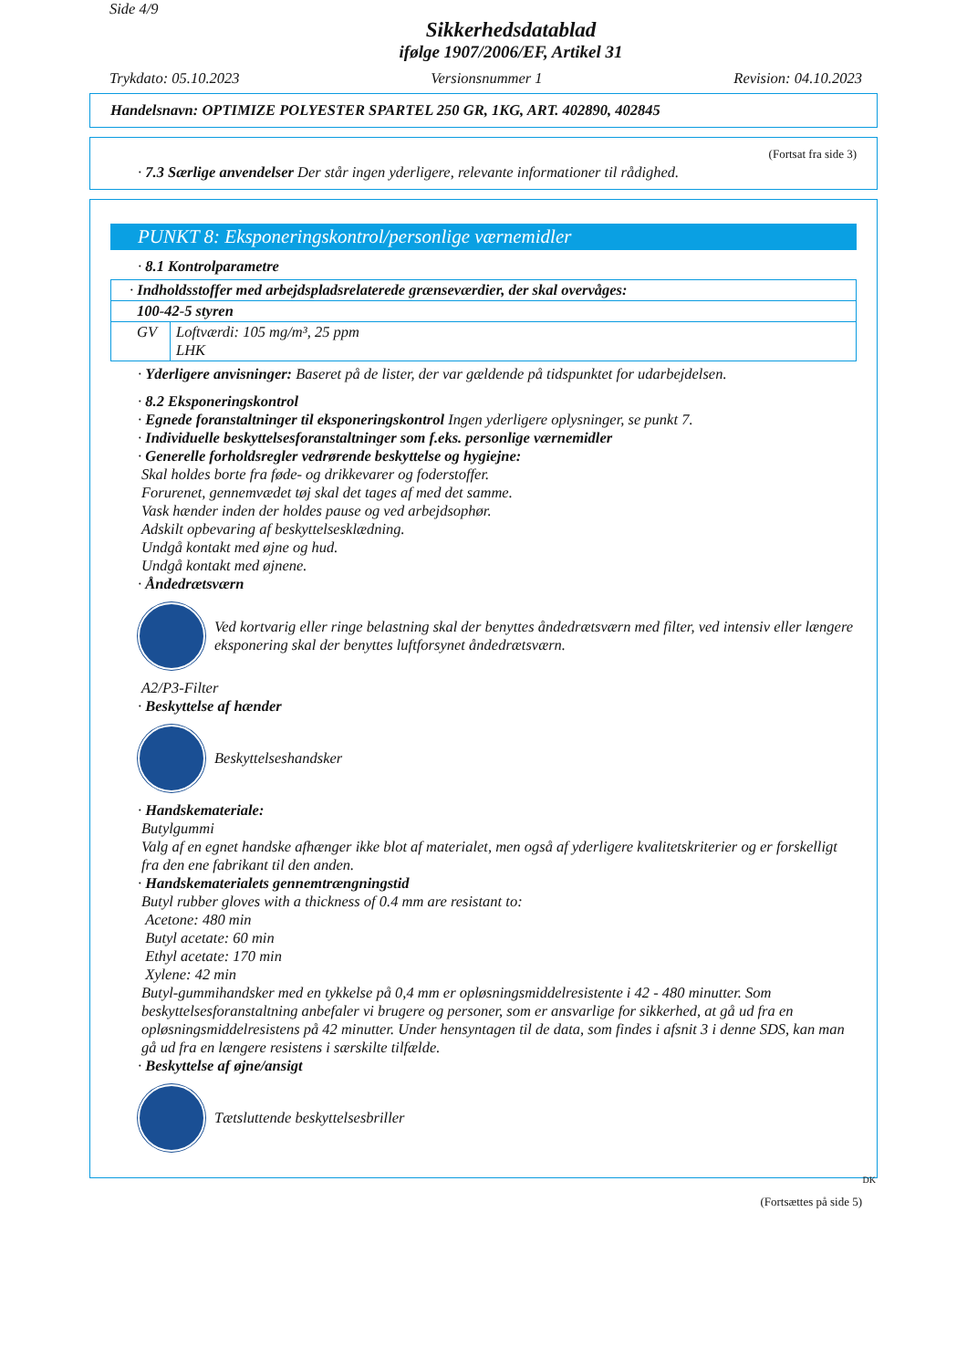Side 4/9
Sikkerhedsdatablad
ifølge 1907/2006/EF, Artikel 31
Trykdato: 05.10.2023 Versionsnummer 1 Revision: 04.10.2023
Handelsnavn: OPTIMIZE POLYESTER SPARTEL 250 GR, 1KG, ART. 402890, 402845
(Fortsat fra side 3)
· 7.3 Særlige anvendelser Der står ingen yderligere, relevante informationer til rådighed.
PUNKT 8: Eksponeringskontrol/personlige værnemidler
· 8.1 Kontrolparametre
| · Indholdsstoffer med arbejdspladsrelaterede grænseværdier, der skal overvåges: | |
| 100-42-5 styren | |
| GV | Loftværdi: 105 mg/m³, 25 ppm LHK |
· Yderligere anvisninger: Baseret på de lister, der var gældende på tidspunktet for udarbejdelsen.
· 8.2 Eksponeringskontrol
· Egnede foranstaltninger til eksponeringskontrol Ingen yderligere oplysninger, se punkt 7.
· Individuelle beskyttelsesforanstaltninger som f.eks. personlige værnemidler
· Generelle forholdsregler vedrørende beskyttelse og hygiejne:
Skal holdes borte fra føde- og drikkevarer og foderstoffer.
Forurenet, gennemvædet tøj skal det tages af med det samme.
Vask hænder inden der holdes pause og ved arbejdsophør.
Adskilt opbevaring af beskyttelsesklædning.
Undgå kontakt med øjne og hud.
Undgå kontakt med øjnene.
· Åndedrætsværn
Ved kortvarig eller ringe belastning skal der benyttes åndedrætsværn med filter, ved intensiv eller længere eksponering skal der benyttes luftforsynet åndedrætsværn.
A2/P3-Filter
· Beskyttelse af hænder
Beskyttelseshandsker
· Handskemateriale:
Butylgummi
Valg af en egnet handske afhænger ikke blot af materialet, men også af yderligere kvalitetskriterier og er forskelligt fra den ene fabrikant til den anden.
· Handskematerialets gennemtrængningstid
Butyl rubber gloves with a thickness of 0.4 mm are resistant to:
Acetone: 480 min
Butyl acetate: 60 min
Ethyl acetate: 170 min
Xylene: 42 min
Butyl-gummihandsker med en tykkelse på 0,4 mm er opløsningsmiddelresistente i 42 - 480 minutter. Som beskyttelsesforanstaltning anbefaler vi brugere og personer, som er ansvarlige for sikkerhed, at gå ud fra en opløsningsmiddelresistens på 42 minutter. Under hensyntagen til de data, som findes i afsnit 3 i denne SDS, kan man gå ud fra en længere resistens i særskilte tilfælde.
· Beskyttelse af øjne/ansigt
Tætsluttende beskyttelsesbriller
DK
(Fortsættes på side 5)